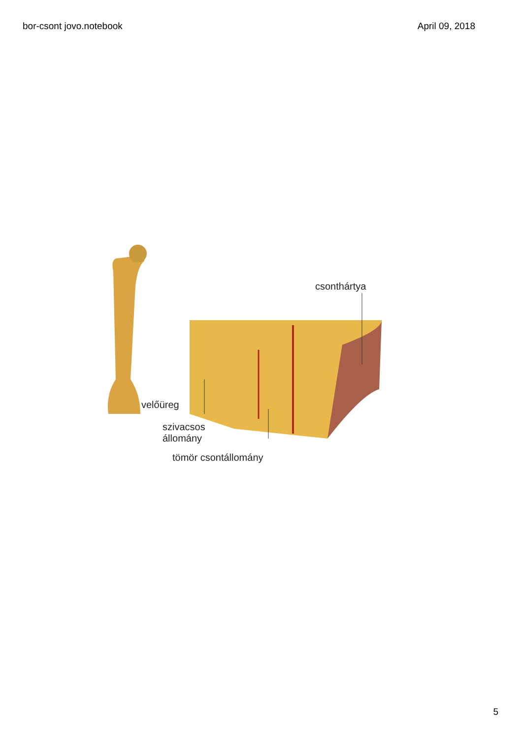bor-csont jovo.notebook April 09, 2018
csonthártya
velőüreg
szivacsos
állomány
tömör csontállomány
5